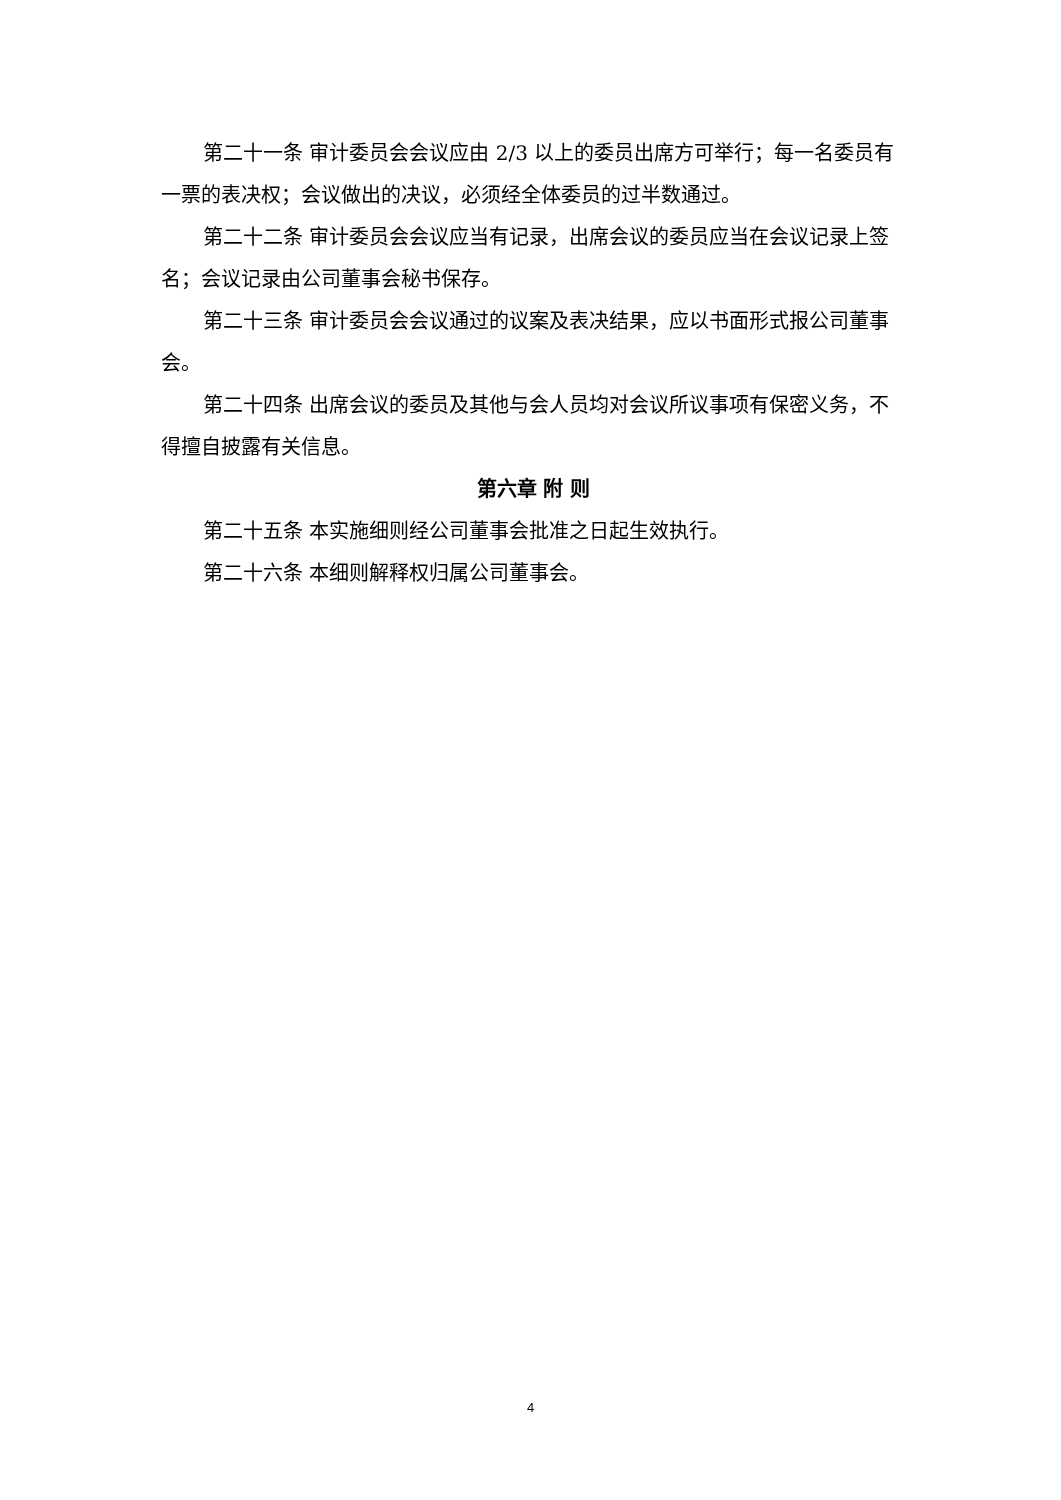第二十一条 审计委员会会议应由 2/3 以上的委员出席方可举行；每一名委员有一票的表决权；会议做出的决议，必须经全体委员的过半数通过。
第二十二条 审计委员会会议应当有记录，出席会议的委员应当在会议记录上签名；会议记录由公司董事会秘书保存。
第二十三条 审计委员会会议通过的议案及表决结果，应以书面形式报公司董事会。
第二十四条 出席会议的委员及其他与会人员均对会议所议事项有保密义务，不得擅自披露有关信息。
第六章 附 则
第二十五条 本实施细则经公司董事会批准之日起生效执行。
第二十六条 本细则解释权归属公司董事会。
4